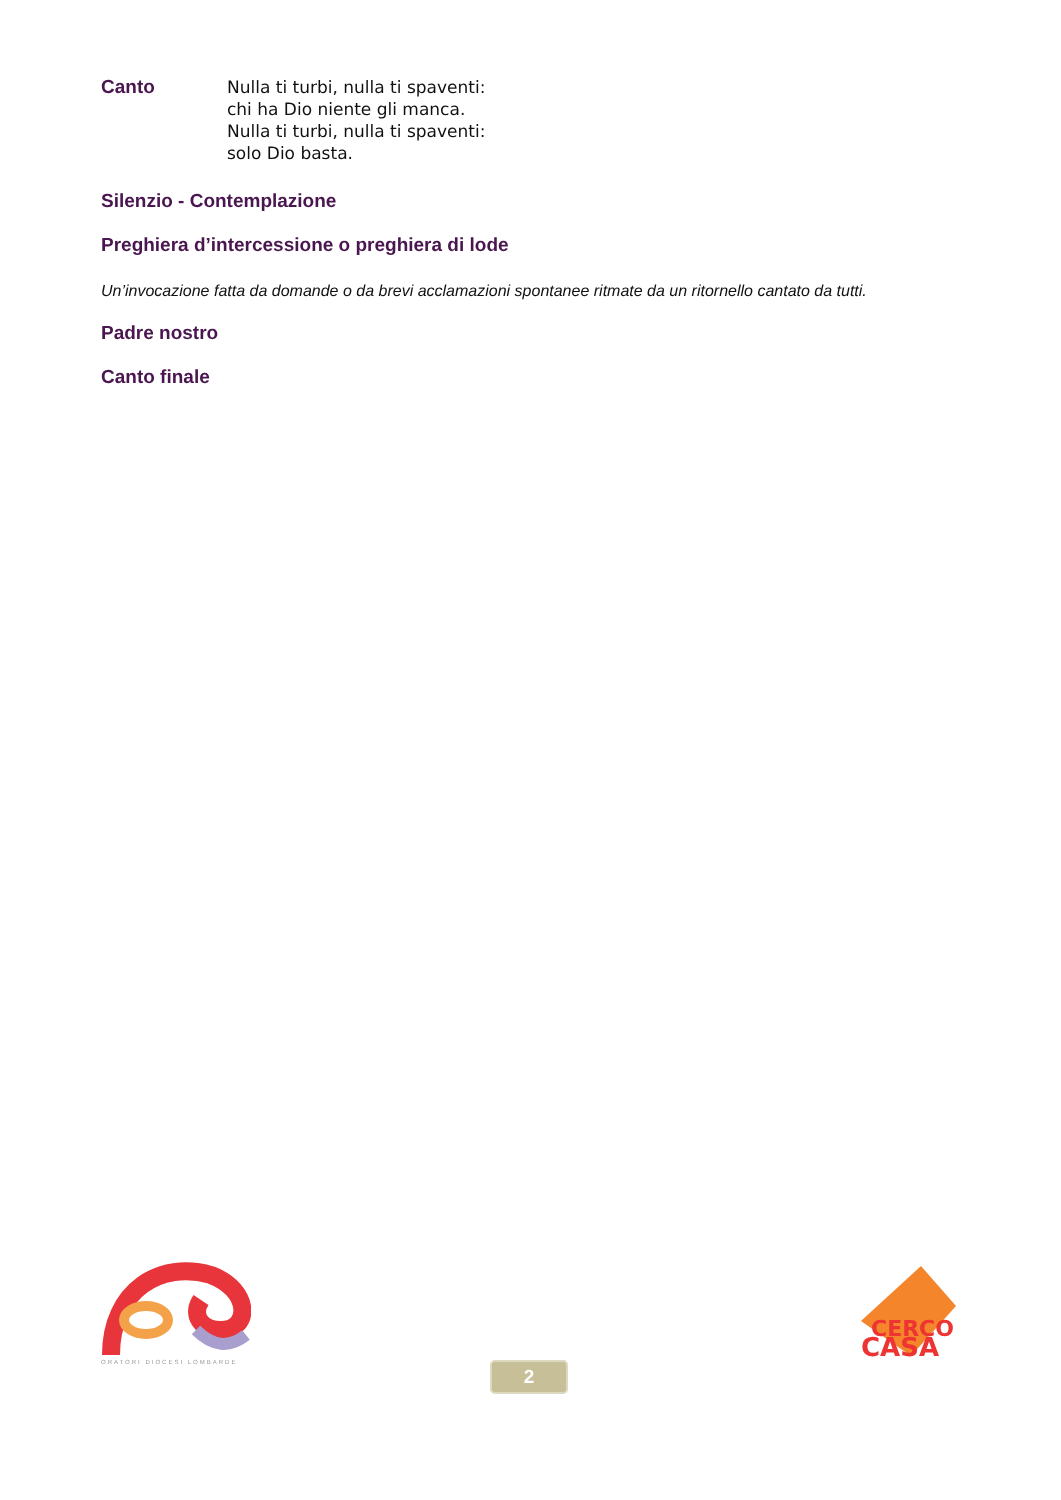Canto
Nulla ti turbi, nulla ti spaventi:
chi ha Dio niente gli manca.
Nulla ti turbi, nulla ti spaventi:
solo Dio basta.
Silenzio - Contemplazione
Preghiera d’intercessione o preghiera di lode
Un’invocazione fatta da domande o da brevi acclamazioni spontanee ritmate da un ritornello cantato da tutti.
Padre nostro
Canto finale
ORATORI DIOCESI LOMBARDE
CERCO
CASA
2